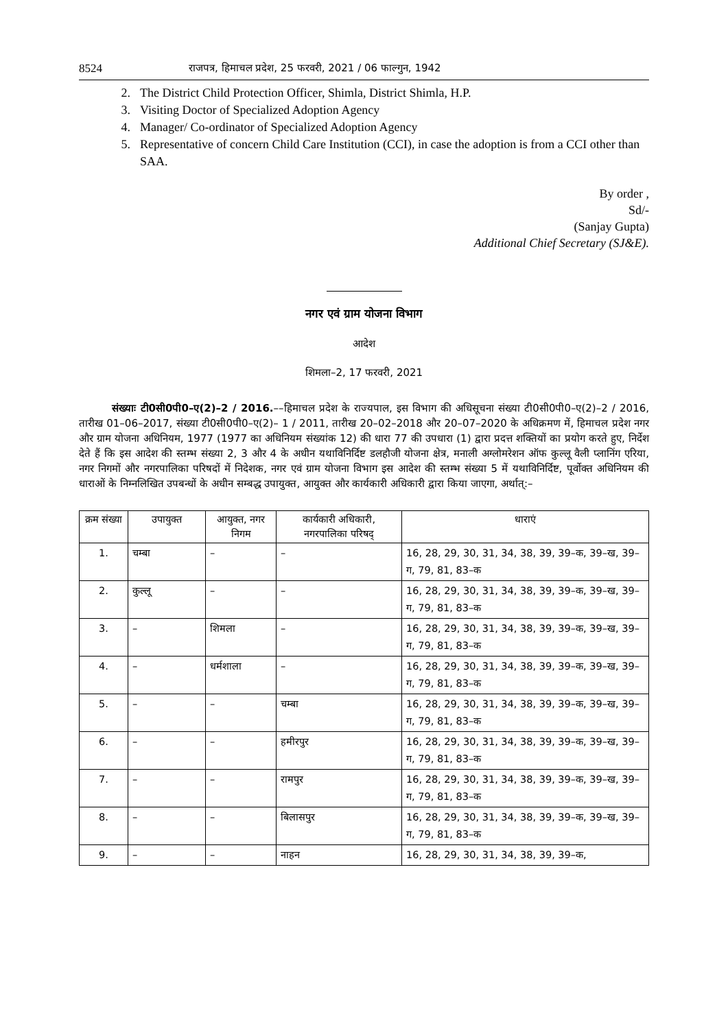8524 राजपत्र, हिमाचल प्रदेश, 25 फरवरी, 2021 / 06 फाल्गुन, 1942
2. The District Child Protection Officer, Shimla, District Shimla, H.P.
3. Visiting Doctor of Specialized Adoption Agency
4. Manager/ Co-ordinator of Specialized Adoption Agency
5. Representative of concern Child Care Institution (CCI), in case the adoption is from a CCI other than SAA.
By order ,
Sd/-
(Sanjay Gupta)
Additional Chief Secretary (SJ&E).
नगर एवं ग्राम योजना विभाग
आदेश
शिमला–2, 17 फरवरी, 2021
संख्याः टी0सी0पी0–ए(2)–2 / 2016.––हिमाचल प्रदेश के राज्यपाल, इस विभाग की अधिसूचना संख्या टी0सी0पी0–ए(2)–2 / 2016, तारीख 01–06–2017, संख्या टी0सी0पी0–ए(2)– 1 / 2011, तारीख 20–02–2018 और 20–07–2020 के अधिक्रमण में, हिमाचल प्रदेश नगर और ग्राम योजना अधिनियम, 1977 (1977 का अधिनियम संख्यांक 12) की धारा 77 की उपधारा (1) द्वारा प्रदत्त शक्तियों का प्रयोग करते हुए, निर्देश देते हैं कि इस आदेश की स्तम्भ संख्या 2, 3 और 4 के अधीन यथाविनिर्दिष्ट डलहौजी योजना क्षेत्र, मनाली अग्लोमरेशन ऑफ कुल्लू वैली प्लानिंग एरिया, नगर निगमों और नगरपालिका परिषदों में निदेशक, नगर एवं ग्राम योजना विभाग इस आदेश की स्तम्भ संख्या 5 में यथाविनिर्दिष्ट, पूर्वोक्त अधिनियम की धाराओं के निम्नलिखित उपबन्धों के अधीन सम्बद्ध उपायुक्त, आयुक्त और कार्यकारी अधिकारी द्वारा किया जाएगा, अर्थात्:–
| क्रम संख्या | उपायुक्त | आयुक्त, नगर निगम | कार्यकारी अधिकारी, नगरपालिका परिषद् | धाराएं |
| --- | --- | --- | --- | --- |
| 1. | चम्बा | – | – | 16, 28, 29, 30, 31, 34, 38, 39, 39–क, 39–ख, 39–ग, 79, 81, 83–क |
| 2. | कुल्लू | – | – | 16, 28, 29, 30, 31, 34, 38, 39, 39–क, 39–ख, 39–ग, 79, 81, 83–क |
| 3. | – | शिमला | – | 16, 28, 29, 30, 31, 34, 38, 39, 39–क, 39–ख, 39–ग, 79, 81, 83–क |
| 4. | – | धर्मशाला | – | 16, 28, 29, 30, 31, 34, 38, 39, 39–क, 39–ख, 39–ग, 79, 81, 83–क |
| 5. | – | – | चम्बा | 16, 28, 29, 30, 31, 34, 38, 39, 39–क, 39–ख, 39–ग, 79, 81, 83–क |
| 6. | – | – | हमीरपुर | 16, 28, 29, 30, 31, 34, 38, 39, 39–क, 39–ख, 39–ग, 79, 81, 83–क |
| 7. | – | – | रामपुर | 16, 28, 29, 30, 31, 34, 38, 39, 39–क, 39–ख, 39–ग, 79, 81, 83–क |
| 8. | – | – | बिलासपुर | 16, 28, 29, 30, 31, 34, 38, 39, 39–क, 39–ख, 39–ग, 79, 81, 83–क |
| 9. | – | – | नाहन | 16, 28, 29, 30, 31, 34, 38, 39, 39–क, |